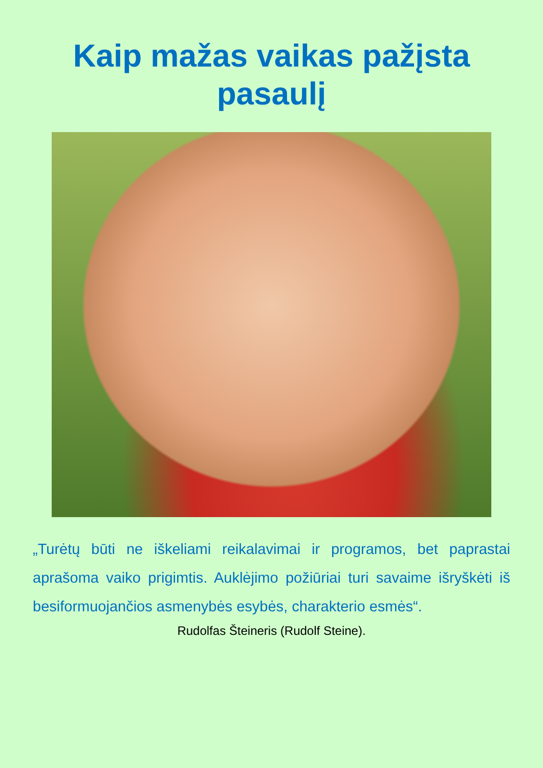Kaip mažas vaikas pažįsta pasaulį
„Turėtų būti ne iškeliami reikalavimai ir programos, bet paprastai aprašoma vaiko prigimtis. Auklėjimo požiūriai turi savaime išryškėti iš besiformuojančios asmenybės esybės, charakterio esmės“.
Rudolfas Šteineris (Rudolf Steine).